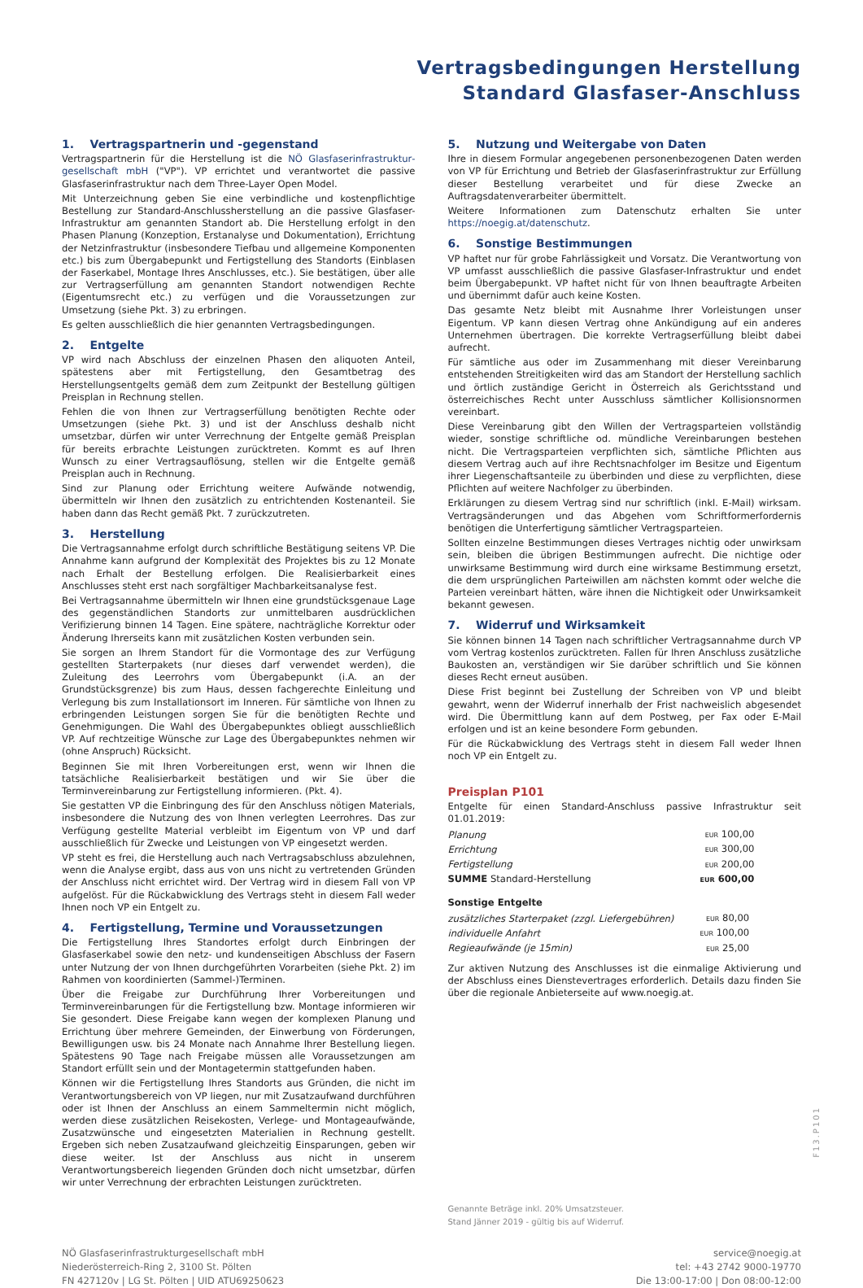Vertragsbedingungen Herstellung
Standard Glasfaser-Anschluss
1. Vertragspartnerin und -gegenstand
Vertragspartnerin für die Herstellung ist die NÖ Glasfaserinfrastruktur­gesellschaft mbH ("VP"). VP errichtet und verantwortet die passive Glasfaserinfrastruktur nach dem Three-Layer Open Model.
Mit Unterzeichnung geben Sie eine verbindliche und kostenpflichtige Bestellung zur Standard-Anschlussherstellung an die passive Glasfaser-Infrastruktur am genannten Standort ab. Die Herstellung erfolgt in den Phasen Planung (Konzeption, Erstanalyse und Dokumentation), Errichtung der Netzinfrastruktur (insbesondere Tiefbau und allgemeine Komponenten etc.) bis zum Übergabepunkt und Fertigstellung des Standorts (Einblasen der Faserkabel, Montage Ihres Anschlusses, etc.). Sie bestätigen, über alle zur Vertragserfüllung am genannten Standort notwendigen Rechte (Eigentumsrecht etc.) zu verfügen und die Voraussetzungen zur Umsetzung (siehe Pkt. 3) zu erbringen.
Es gelten ausschließlich die hier genannten Vertragsbedingungen.
2. Entgelte
VP wird nach Abschluss der einzelnen Phasen den aliquoten Anteil, spätestens aber mit Fertigstellung, den Gesamtbetrag des Herstellungsentgelts gemäß dem zum Zeitpunkt der Bestellung gültigen Preisplan in Rechnung stellen.
Fehlen die von Ihnen zur Vertragserfüllung benötigten Rechte oder Umsetzungen (siehe Pkt. 3) und ist der Anschluss deshalb nicht umsetzbar, dürfen wir unter Verrechnung der Entgelte gemäß Preisplan für bereits erbrachte Leistungen zurücktreten. Kommt es auf Ihren Wunsch zu einer Vertragsauflösung, stellen wir die Entgelte gemäß Preisplan auch in Rechnung.
Sind zur Planung oder Errichtung weitere Aufwände notwendig, übermitteln wir Ihnen den zusätzlich zu entrichtenden Kostenanteil. Sie haben dann das Recht gemäß Pkt. 7 zurückzutreten.
3. Herstellung
Die Vertragsannahme erfolgt durch schriftliche Bestätigung seitens VP. Die Annahme kann aufgrund der Komplexität des Projektes bis zu 12 Monate nach Erhalt der Bestellung erfolgen. Die Realisierbarkeit eines Anschlusses steht erst nach sorgfältiger Machbarkeitsanalyse fest.
Bei Vertragsannahme übermitteln wir Ihnen eine grundstücksgenaue Lage des gegenständlichen Standorts zur unmittelbaren ausdrücklichen Verifizierung binnen 14 Tagen. Eine spätere, nachträgliche Korrektur oder Änderung Ihrerseits kann mit zusätzlichen Kosten verbunden sein.
Sie sorgen an Ihrem Standort für die Vormontage des zur Verfügung gestellten Starterpakets (nur dieses darf verwendet werden), die Zuleitung des Leerrohrs vom Übergabepunkt (i.A. an der Grundstücksgrenze) bis zum Haus, dessen fachgerechte Einleitung und Verlegung bis zum Installationsort im Inneren. Für sämtliche von Ihnen zu erbringenden Leistungen sorgen Sie für die benötigten Rechte und Genehmigungen. Die Wahl des Übergabepunktes obliegt ausschließlich VP. Auf rechtzeitige Wünsche zur Lage des Übergabepunktes nehmen wir (ohne Anspruch) Rücksicht.
Beginnen Sie mit Ihren Vorbereitungen erst, wenn wir Ihnen die tatsächliche Realisierbarkeit bestätigen und wir Sie über die Terminvereinbarung zur Fertigstellung informieren. (Pkt. 4).
Sie gestatten VP die Einbringung des für den Anschluss nötigen Materials, insbesondere die Nutzung des von Ihnen verlegten Leerrohres. Das zur Verfügung gestellte Material verbleibt im Eigentum von VP und darf ausschließlich für Zwecke und Leistungen von VP eingesetzt werden.
VP steht es frei, die Herstellung auch nach Vertragsabschluss abzulehnen, wenn die Analyse ergibt, dass aus von uns nicht zu vertretenden Gründen der Anschluss nicht errichtet wird. Der Vertrag wird in diesem Fall von VP aufgelöst. Für die Rückabwicklung des Vertrags steht in diesem Fall weder Ihnen noch VP ein Entgelt zu.
4. Fertigstellung, Termine und Voraussetzungen
Die Fertigstellung Ihres Standortes erfolgt durch Einbringen der Glasfaserkabel sowie den netz- und kundenseitigen Abschluss der Fasern unter Nutzung der von Ihnen durchgeführten Vorarbeiten (siehe Pkt. 2) im Rahmen von koordinierten (Sammel-)Terminen.
Über die Freigabe zur Durchführung Ihrer Vorbereitungen und Terminvereinbarungen für die Fertigstellung bzw. Montage informieren wir Sie gesondert. Diese Freigabe kann wegen der komplexen Planung und Errichtung über mehrere Gemeinden, der Einwerbung von Förderungen, Bewilligungen usw. bis 24 Monate nach Annahme Ihrer Bestellung liegen. Spätestens 90 Tage nach Freigabe müssen alle Voraussetzungen am Standort erfüllt sein und der Montagetermin stattgefunden haben.
Können wir die Fertigstellung Ihres Standorts aus Gründen, die nicht im Verantwortungsbereich von VP liegen, nur mit Zusatzaufwand durchführen oder ist Ihnen der Anschluss an einem Sammeltermin nicht möglich, werden diese zusätzlichen Reisekosten, Verlege- und Montageaufwände, Zusatzwünsche und eingesetzten Materialien in Rechnung gestellt. Ergeben sich neben Zusatzaufwand gleichzeitig Einsparungen, geben wir diese weiter. Ist der Anschluss aus nicht in unserem Verantwortungsbereich liegenden Gründen doch nicht umsetzbar, dürfen wir unter Verrechnung der erbrachten Leistungen zurücktreten.
5. Nutzung und Weitergabe von Daten
Ihre in diesem Formular angegebenen personenbezogenen Daten werden von VP für Errichtung und Betrieb der Glasfaserinfrastruktur zur Erfüllung dieser Bestellung verarbeitet und für diese Zwecke an Auftragsdatenverarbeiter übermittelt.
Weitere Informationen zum Datenschutz erhalten Sie unter https://noegig.at/datenschutz.
6. Sonstige Bestimmungen
VP haftet nur für grobe Fahrlässigkeit und Vorsatz. Die Verantwortung von VP umfasst ausschließlich die passive Glasfaser-Infrastruktur und endet beim Übergabepunkt. VP haftet nicht für von Ihnen beauftragte Arbeiten und übernimmt dafür auch keine Kosten.
Das gesamte Netz bleibt mit Ausnahme Ihrer Vorleistungen unser Eigentum. VP kann diesen Vertrag ohne Ankündigung auf ein anderes Unternehmen übertragen. Die korrekte Vertragserfüllung bleibt dabei aufrecht.
Für sämtliche aus oder im Zusammenhang mit dieser Vereinbarung entstehenden Streitigkeiten wird das am Standort der Herstellung sachlich und örtlich zuständige Gericht in Österreich als Gerichtsstand und österreichisches Recht unter Ausschluss sämtlicher Kollisionsnormen vereinbart.
Diese Vereinbarung gibt den Willen der Vertragsparteien vollständig wieder, sonstige schriftliche od. mündliche Vereinbarungen bestehen nicht. Die Vertragsparteien verpflichten sich, sämtliche Pflichten aus diesem Vertrag auch auf ihre Rechtsnachfolger im Besitze und Eigentum ihrer Liegenschaftsanteile zu überbinden und diese zu verpflichten, diese Pflichten auf weitere Nachfolger zu überbinden.
Erklärungen zu diesem Vertrag sind nur schriftlich (inkl. E-Mail) wirksam. Vertragsänderungen und das Abgehen vom Schriftformerfordernis benötigen die Unterfertigung sämtlicher Vertragsparteien.
Sollten einzelne Bestimmungen dieses Vertrages nichtig oder unwirksam sein, bleiben die übrigen Bestimmungen aufrecht. Die nichtige oder unwirksame Bestimmung wird durch eine wirksame Bestimmung ersetzt, die dem ursprünglichen Parteiwillen am nächsten kommt oder welche die Parteien vereinbart hätten, wäre ihnen die Nichtigkeit oder Unwirksamkeit bekannt gewesen.
7. Widerruf und Wirksamkeit
Sie können binnen 14 Tagen nach schriftlicher Vertragsannahme durch VP vom Vertrag kostenlos zurücktreten. Fallen für Ihren Anschluss zusätzliche Baukosten an, verständigen wir Sie darüber schriftlich und Sie können dieses Recht erneut ausüben.
Diese Frist beginnt bei Zustellung der Schreiben von VP und bleibt gewahrt, wenn der Widerruf innerhalb der Frist nachweislich abgesendet wird. Die Übermittlung kann auf dem Postweg, per Fax oder E-Mail erfolgen und ist an keine besondere Form gebunden.
Für die Rückabwicklung des Vertrags steht in diesem Fall weder Ihnen noch VP ein Entgelt zu.
Preisplan P101
Entgelte für einen Standard-Anschluss passive Infrastruktur seit 01.01.2019:
| Planung | EUR 100,00 |
| Errichtung | EUR 300,00 |
| Fertigstellung | EUR 200,00 |
| SUMME Standard-Herstellung | EUR 600,00 |
Sonstige Entgelte
| zusätzliches Starterpaket (zzgl. Liefergebühren) | EUR 80,00 |
| individuelle Anfahrt | EUR 100,00 |
| Regieaufwände (je 15min) | EUR 25,00 |
Zur aktiven Nutzung des Anschlusses ist die einmalige Aktivierung und der Abschluss eines Dienstevertrages erforderlich. Details dazu finden Sie über die regionale Anbieterseite auf www.noegig.at.
Genannte Beträge inkl. 20% Umsatzsteuer.
Stand Jänner 2019 - gültig bis auf Widerruf.
NÖ Glasfaserinfrastrukturgesellschaft mbH
Niederösterreich-Ring 2, 3100 St. Pölten
FN 427120v | LG St. Pölten | UID ATU69250623
service@noegig.at
tel: +43 2742 9000-19770
Die 13:00-17:00 | Don 08:00-12:00
F13.P101